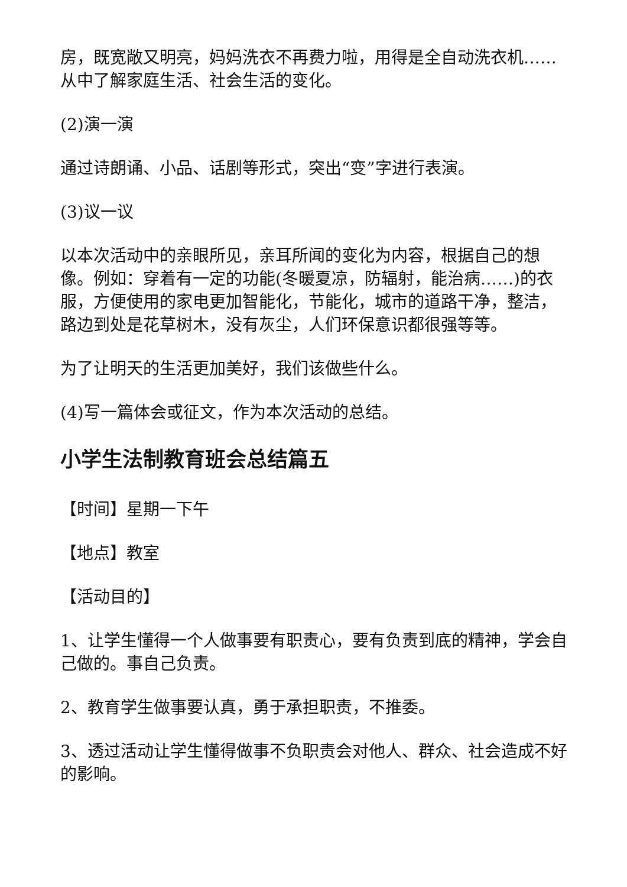房，既宽敞又明亮，妈妈洗衣不再费力啦，用得是全自动洗衣机……从中了解家庭生活、社会生活的变化。
(2)演一演
通过诗朗诵、小品、话剧等形式，突出“变”字进行表演。
(3)议一议
以本次活动中的亲眼所见，亲耳所闻的变化为内容，根据自己的想像。例如：穿着有一定的功能(冬暖夏凉，防辐射，能治病……)的衣服，方便使用的家电更加智能化，节能化，城市的道路干净，整洁，路边到处是花草树木，没有灰尘，人们环保意识都很强等等。
为了让明天的生活更加美好，我们该做些什么。
(4)写一篇体会或征文，作为本次活动的总结。
小学生法制教育班会总结篇五
【时间】星期一下午
【地点】教室
【活动目的】
1、让学生懂得一个人做事要有职责心，要有负责到底的精神，学会自己做的。事自己负责。
2、教育学生做事要认真，勇于承担职责，不推委。
3、透过活动让学生懂得做事不负职责会对他人、群众、社会造成不好的影响。